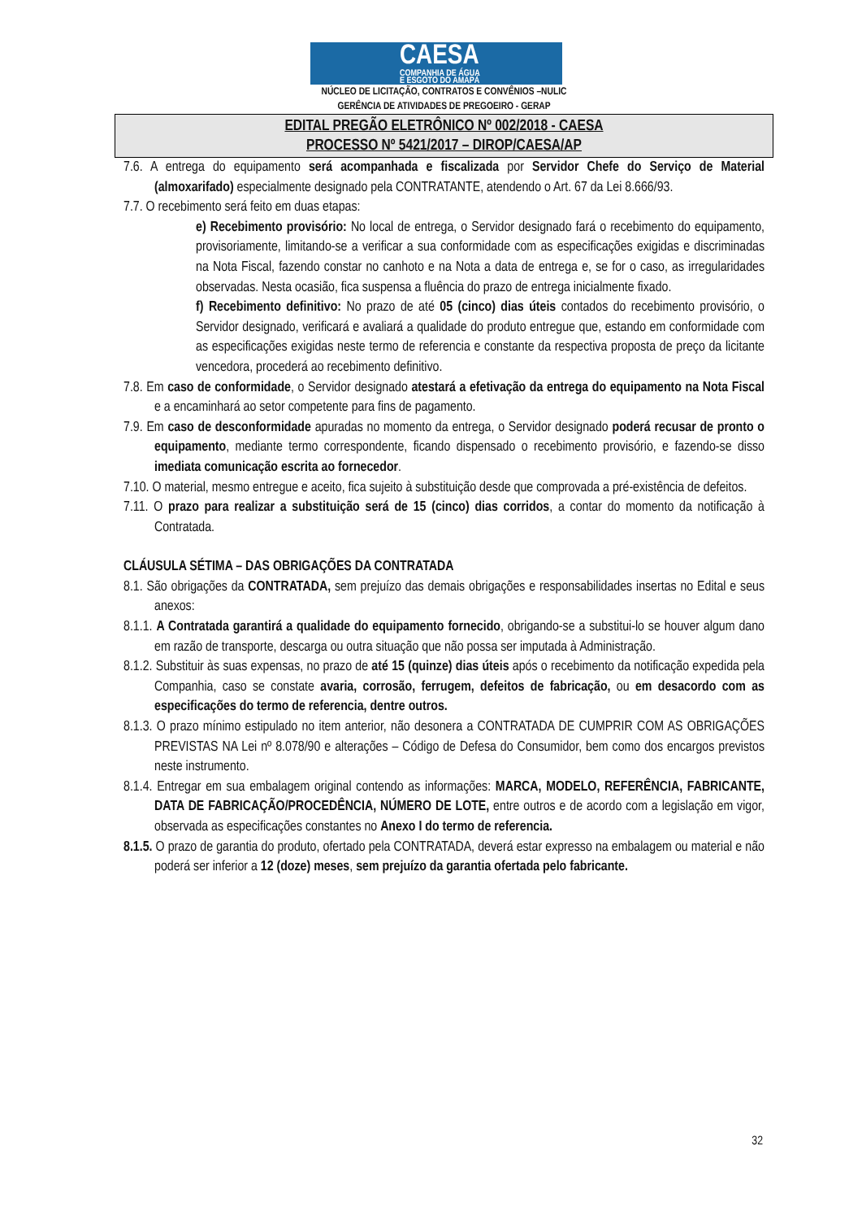CAESA
COMPANHIA DE ÁGUA
E ESGOTO DO AMAPÁ
NÚCLEO DE LICITAÇÃO, CONTRATOS E CONVÊNIOS –NULIC
GERÊNCIA DE ATIVIDADES DE PREGOEIRO - GERAP
EDITAL PREGÃO ELETRÔNICO Nº 002/2018 - CAESA
PROCESSO Nº 5421/2017 – DIROP/CAESA/AP
7.6. A entrega do equipamento será acompanhada e fiscalizada por Servidor Chefe do Serviço de Material (almoxarifado) especialmente designado pela CONTRATANTE, atendendo o Art. 67 da Lei 8.666/93.
7.7. O recebimento será feito em duas etapas:
e) Recebimento provisório: No local de entrega, o Servidor designado fará o recebimento do equipamento, provisoriamente, limitando-se a verificar a sua conformidade com as especificações exigidas e discriminadas na Nota Fiscal, fazendo constar no canhoto e na Nota a data de entrega e, se for o caso, as irregularidades observadas. Nesta ocasião, fica suspensa a fluência do prazo de entrega inicialmente fixado.
f) Recebimento definitivo: No prazo de até 05 (cinco) dias úteis contados do recebimento provisório, o Servidor designado, verificará e avaliará a qualidade do produto entregue que, estando em conformidade com as especificações exigidas neste termo de referencia e constante da respectiva proposta de preço da licitante vencedora, procederá ao recebimento definitivo.
7.8. Em caso de conformidade, o Servidor designado atestará a efetivação da entrega do equipamento na Nota Fiscal e a encaminhará ao setor competente para fins de pagamento.
7.9. Em caso de desconformidade apuradas no momento da entrega, o Servidor designado poderá recusar de pronto o equipamento, mediante termo correspondente, ficando dispensado o recebimento provisório, e fazendo-se disso imediata comunicação escrita ao fornecedor.
7.10. O material, mesmo entregue e aceito, fica sujeito à substituição desde que comprovada a pré-existência de defeitos.
7.11. O prazo para realizar a substituição será de 15 (cinco) dias corridos, a contar do momento da notificação à Contratada.
CLÁUSULA SÉTIMA – DAS OBRIGAÇÕES DA CONTRATADA
8.1. São obrigações da CONTRATADA, sem prejuízo das demais obrigações e responsabilidades insertas no Edital e seus anexos:
8.1.1. A Contratada garantirá a qualidade do equipamento fornecido, obrigando-se a substitui-lo se houver algum dano em razão de transporte, descarga ou outra situação que não possa ser imputada à Administração.
8.1.2. Substituir às suas expensas, no prazo de até 15 (quinze) dias úteis após o recebimento da notificação expedida pela Companhia, caso se constate avaria, corrosão, ferrugem, defeitos de fabricação, ou em desacordo com as especificações do termo de referencia, dentre outros.
8.1.3. O prazo mínimo estipulado no item anterior, não desonera a CONTRATADA DE CUMPRIR COM AS OBRIGAÇÕES PREVISTAS NA Lei nº 8.078/90 e alterações – Código de Defesa do Consumidor, bem como dos encargos previstos neste instrumento.
8.1.4. Entregar em sua embalagem original contendo as informações: MARCA, MODELO, REFERÊNCIA, FABRICANTE, DATA DE FABRICAÇÃO/PROCEDÊNCIA, NÚMERO DE LOTE, entre outros e de acordo com a legislação em vigor, observada as especificações constantes no Anexo I do termo de referencia.
8.1.5. O prazo de garantia do produto, ofertado pela CONTRATADA, deverá estar expresso na embalagem ou material e não poderá ser inferior a 12 (doze) meses, sem prejuízo da garantia ofertada pelo fabricante.
32